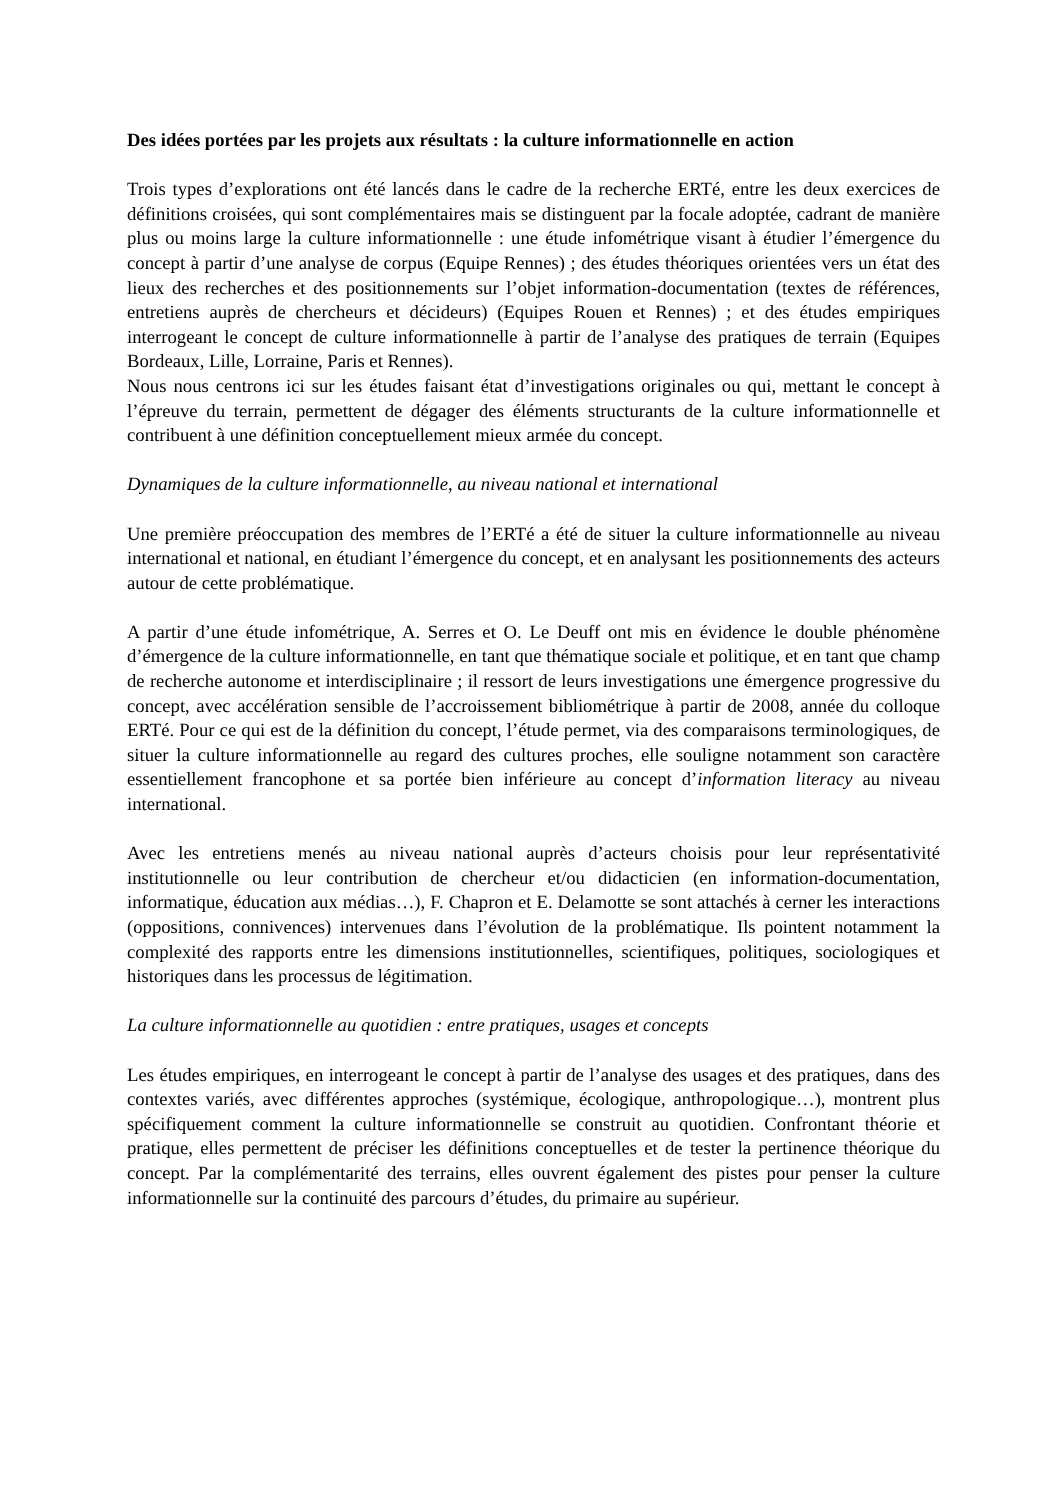Des idées portées par les projets aux résultats : la culture informationnelle en action
Trois types d’explorations ont été lancés dans le cadre de la recherche ERTé, entre les deux exercices de définitions croisées, qui sont complémentaires mais se distinguent par la focale adoptée, cadrant de manière plus ou moins large la culture informationnelle : une étude infométrique visant à étudier l’émergence du concept à partir d’une analyse de corpus (Equipe Rennes) ; des études théoriques orientées vers un état des lieux des recherches et des positionnements sur l’objet information-documentation (textes de références, entretiens auprès de chercheurs et décideurs) (Equipes Rouen et Rennes) ; et des études empiriques interrogeant le concept de culture informationnelle à partir de l’analyse des pratiques de terrain (Equipes Bordeaux, Lille, Lorraine, Paris et Rennes).
Nous nous centrons ici sur les études faisant état d’investigations originales ou qui, mettant le concept à l’épreuve du terrain, permettent de dégager des éléments structurants de la culture informationnelle et contribuent à une définition conceptuellement mieux armée du concept.
Dynamiques de la culture informationnelle, au niveau national et international
Une première préoccupation des membres de l’ERTé a été de situer la culture informationnelle au niveau international et national, en étudiant l’émergence du concept, et en analysant les positionnements des acteurs autour de cette problématique.
A partir d’une étude infométrique, A. Serres et O. Le Deuff ont mis en évidence le double phénomène d’émergence de la culture informationnelle, en tant que thématique sociale et politique, et en tant que champ de recherche autonome et interdisciplinaire ; il ressort de leurs investigations une émergence progressive du concept, avec accélération sensible de l’accroissement bibliométrique à partir de 2008, année du colloque ERTé. Pour ce qui est de la définition du concept, l’étude permet, via des comparaisons terminologiques, de situer la culture informationnelle au regard des cultures proches, elle souligne notamment son caractère essentiellement francophone et sa portée bien inférieure au concept d’information literacy au niveau international.
Avec les entretiens menés au niveau national auprès d’acteurs choisis pour leur représentativité institutionnelle ou leur contribution de chercheur et/ou didacticien (en information-documentation, informatique, éducation aux médias…), F. Chapron et E. Delamotte se sont attachés à cerner les interactions (oppositions, connivences) intervenues dans l’évolution de la problématique. Ils pointent notamment la complexité des rapports entre les dimensions institutionnelles, scientifiques, politiques, sociologiques et historiques dans les processus de légitimation.
La culture informationnelle au quotidien : entre pratiques, usages et concepts
Les études empiriques, en interrogeant le concept à partir de l’analyse des usages et des pratiques, dans des contextes variés, avec différentes approches (systémique, écologique, anthropologique…), montrent plus spécifiquement comment la culture informationnelle se construit au quotidien. Confrontant théorie et pratique, elles permettent de préciser les définitions conceptuelles et de tester la pertinence théorique du concept. Par la complémentarité des terrains, elles ouvrent également des pistes pour penser la culture informationnelle sur la continuité des parcours d’études, du primaire au supérieur.